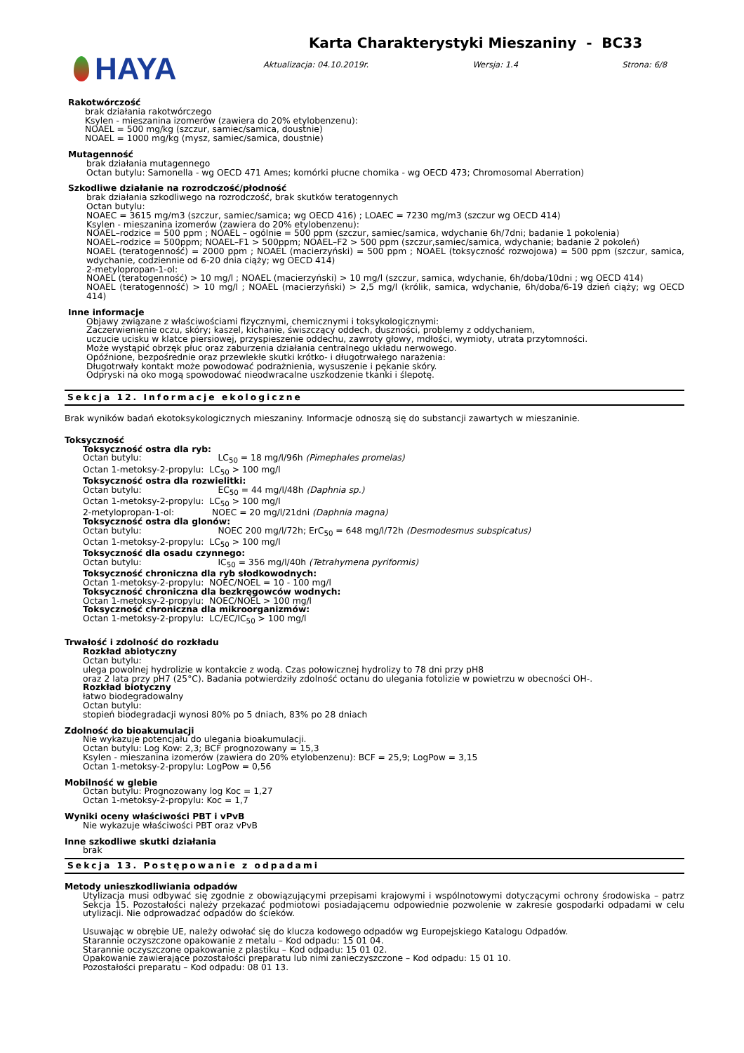HAYA
Karta Charakterystyki Mieszaniny - BC33
Aktualizacja: 04.10.2019r. Wersja: 1.4 Strona: 6/8
Rakotwórczość
brak działania rakotwórczego
Ksylen - mieszanina izomerów (zawiera do 20% etylobenzenu):
NOAEL = 500 mg/kg (szczur, samiec/samica, doustnie)
NOAEL = 1000 mg/kg (mysz, samiec/samica, doustnie)
Mutagenność
brak działania mutagennego
Octan butylu: Samonella - wg OECD 471 Ames; komórki płucne chomika - wg OECD 473; Chromosomal Aberration)
Szkodliwe działanie na rozrodczość/płodność
brak działania szkodliwego na rozrodczość, brak skutków teratogennych
Octan butylu:
NOAEC = 3615 mg/m3 (szczur, samiec/samica; wg OECD 416) ; LOAEC = 7230 mg/m3 (szczur wg OECD 414)
Ksylen - mieszanina izomerów (zawiera do 20% etylobenzenu):
NOAEL–rodzice = 500 ppm ; NOAEL – ogólnie = 500 ppm (szczur, samiec/samica, wdychanie 6h/7dni; badanie 1 pokolenia)
NOAEL–rodzice = 500ppm; NOAEL–F1 > 500ppm; NOAEL–F2 > 500 ppm (szczur,samiec/samica, wdychanie; badanie 2 pokoleń)
NOAEL (teratogenność) = 2000 ppm ; NOAEL (macierzyński) = 500 ppm ; NOAEL (toksyczność rozwojowa) = 500 ppm (szczur, samica, wdychanie, codziennie od 6-20 dnia ciąży; wg OECD 414)
2-metylopropan-1-ol:
NOAEL (teratogenność) > 10 mg/l ; NOAEL (macierzyński) > 10 mg/l (szczur, samica, wdychanie, 6h/doba/10dni ; wg OECD 414)
NOAEL (teratogenność) > 10 mg/l ; NOAEL (macierzyński) > 2,5 mg/l (królik, samica, wdychanie, 6h/doba/6-19 dzień ciąży; wg OECD 414)
Inne informacje
Objawy związane z właściwościami fizycznymi, chemicznymi i toksykologicznymi:
Zaczerwienienie oczu, skóry; kaszel, kichanie, świszczący oddech, duszności, problemy z oddychaniem,
uczucie ucisku w klatce piersiowej, przyspieszenie oddechu, zawroty głowy, mdłości, wymioty, utrata przytomności.
Może wystąpić obrzęk płuc oraz zaburzenia działania centralnego układu nerwowego.
Opóźnione, bezpośrednie oraz przewlekłe skutki krótko- i długotrwałego narażenia:
Długotrwały kontakt może powodować podrażnienia, wysuszenie i pękanie skóry.
Odpryski na oko mogą spowodować nieodwracalne uszkodzenie tkanki i ślepotę.
Sekcja 12. Informacje ekologiczne
Brak wyników badań ekotoksykologicznych mieszaniny. Informacje odnoszą się do substancji zawartych w mieszaninie.
Toksyczność
Toksyczność ostra dla ryb:
Octan butylu: LC<sub>50</sub> = 18 mg/l/96h (Pimephales promelas)
Octan 1-metoksy-2-propylu: LC<sub>50</sub> > 100 mg/l
Toksyczność ostra dla rozwielitki:
Octan butylu: EC<sub>50</sub> = 44 mg/l/48h (Daphnia sp.)
Octan 1-metoksy-2-propylu: LC<sub>50</sub> > 100 mg/l
2-metylopropan-1-ol: NOEC = 20 mg/l/21dni (Daphnia magna)
Toksyczność ostra dla glonów:
Octan butylu: NOEC 200 mg/l/72h; ErC<sub>50</sub> = 648 mg/l/72h (Desmodesmus subspicatus)
Octan 1-metoksy-2-propylu: LC<sub>50</sub> > 100 mg/l
Toksyczność dla osadu czynnego:
Octan butylu: IC<sub>50</sub> = 356 mg/l/40h (Tetrahymena pyriformis)
Toksyczność chroniczna dla ryb słodkowodnych:
Octan 1-metoksy-2-propylu: NOEC/NOEL = 10 - 100 mg/l
Toksyczność chroniczna dla bezkręgowców wodnych:
Octan 1-metoksy-2-propylu: NOEC/NOEL > 100 mg/l
Toksyczność chroniczna dla mikroorganizmów:
Octan 1-metoksy-2-propylu: LC/EC/IC<sub>50</sub> > 100 mg/l
Trwałość i zdolność do rozkładu
Rozkład abiotyczny
Octan butylu:
ulega powolnej hydrolizie w kontakcie z wodą. Czas połowicznej hydrolizy to 78 dni przy pH8
oraz 2 lata przy pH7 (25°C). Badania potwierdziły zdolność octanu do ulegania fotolizie w powietrzu w obecności OH-.
Rozkład biotyczny
łatwo biodegradowalny
Octan butylu:
stopień biodegradacji wynosi 80% po 5 dniach, 83% po 28 dniach
Zdolność do bioakumulacji
Nie wykazuje potencjału do ulegania bioakumulacji.
Octan butylu: Log Kow: 2,3; BCF prognozowany = 15,3
Ksylen - mieszanina izomerów (zawiera do 20% etylobenzenu): BCF = 25,9; LogPow = 3,15
Octan 1-metoksy-2-propylu: LogPow = 0,56
Mobilność w glebie
Octan butylu: Prognozowany log Koc = 1,27
Octan 1-metoksy-2-propylu: Koc = 1,7
Wyniki oceny właściwości PBT i vPvB
Nie wykazuje właściwości PBT oraz vPvB
Inne szkodliwe skutki działania
brak
Sekcja 13. Postępowanie z odpadami
Metody unieszkodliwiania odpadów
Utylizacja musi odbywać się zgodnie z obowiązującymi przepisami krajowymi i wspólnotowymi dotyczącymi ochrony środowiska – patrz Sekcja 15. Pozostałości należy przekazać podmiotowi posiadającemu odpowiednie pozwolenie w zakresie gospodarki odpadami w celu utylizacji. Nie odprowadzać odpadów do ścieków.
Usuwając w obrębie UE, należy odwołać się do klucza kodowego odpadów wg Europejskiego Katalogu Odpadów.
Starannie oczyszczone opakowanie z metalu – Kod odpadu: 15 01 04.
Starannie oczyszczone opakowanie z plastiku – Kod odpadu: 15 01 02.
Opakowanie zawierające pozostałości preparatu lub nimi zanieczyszczone – Kod odpadu: 15 01 10.
Pozostałości preparatu – Kod odpadu: 08 01 13.